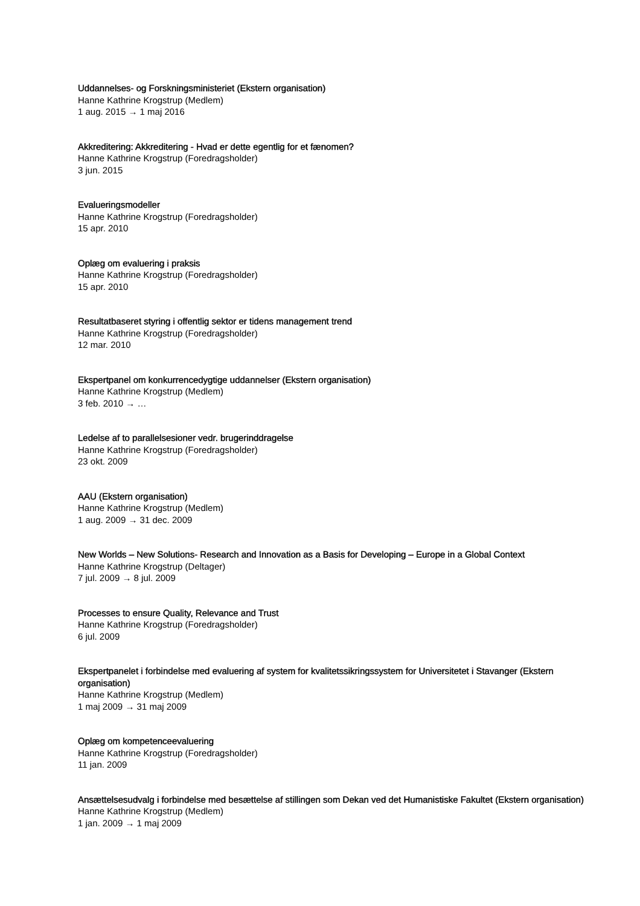Uddannelses- og Forskningsministeriet (Ekstern organisation)
Hanne Kathrine Krogstrup (Medlem)
1 aug. 2015 → 1 maj 2016
Akkreditering: Akkreditering - Hvad er dette egentlig for et fænomen?
Hanne Kathrine Krogstrup (Foredragsholder)
3 jun. 2015
Evalueringsmodeller
Hanne Kathrine Krogstrup (Foredragsholder)
15 apr. 2010
Oplæg om evaluering i praksis
Hanne Kathrine Krogstrup (Foredragsholder)
15 apr. 2010
Resultatbaseret styring i offentlig sektor er tidens management trend
Hanne Kathrine Krogstrup (Foredragsholder)
12 mar. 2010
Ekspertpanel om konkurrencedygtige uddannelser (Ekstern organisation)
Hanne Kathrine Krogstrup (Medlem)
3 feb. 2010 → …
Ledelse af to parallelsesioner vedr. brugerinddragelse
Hanne Kathrine Krogstrup (Foredragsholder)
23 okt. 2009
AAU (Ekstern organisation)
Hanne Kathrine Krogstrup (Medlem)
1 aug. 2009 → 31 dec. 2009
New Worlds – New Solutions- Research and Innovation as a Basis for Developing – Europe in a Global Context
Hanne Kathrine Krogstrup (Deltager)
7 jul. 2009 → 8 jul. 2009
Processes to ensure Quality, Relevance and Trust
Hanne Kathrine Krogstrup (Foredragsholder)
6 jul. 2009
Ekspertpanelet i forbindelse med evaluering af system for kvalitetssikringssystem for Universitetet i Stavanger (Ekstern organisation)
Hanne Kathrine Krogstrup (Medlem)
1 maj 2009 → 31 maj 2009
Oplæg om kompetenceevaluering
Hanne Kathrine Krogstrup (Foredragsholder)
11 jan. 2009
Ansættelsesudvalg i forbindelse med besættelse af stillingen som Dekan ved det Humanistiske Fakultet (Ekstern organisation)
Hanne Kathrine Krogstrup (Medlem)
1 jan. 2009 → 1 maj 2009